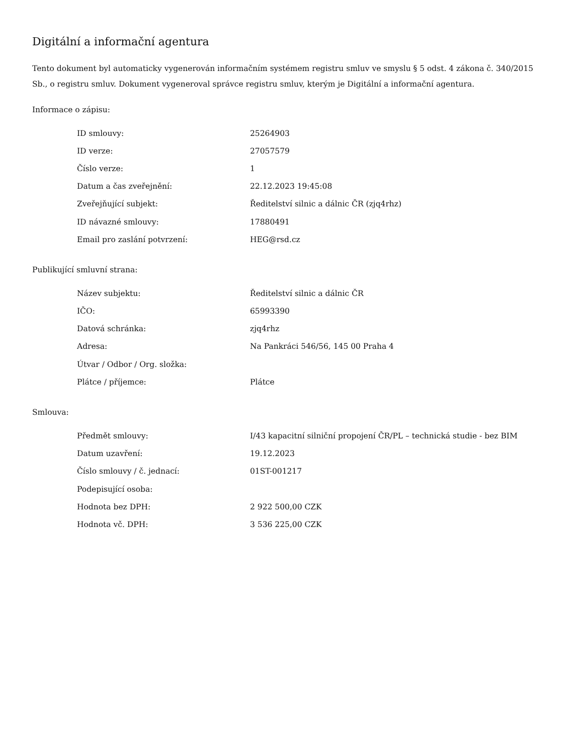Digitální a informační agentura
Tento dokument byl automaticky vygenerován informačním systémem registru smluv ve smyslu § 5 odst. 4 zákona č. 340/2015 Sb., o registru smluv. Dokument vygeneroval správce registru smluv, kterým je Digitální a informační agentura.
Informace o zápisu:
| ID smlouvy: | 25264903 |
| ID verze: | 27057579 |
| Číslo verze: | 1 |
| Datum a čas zveřejnění: | 22.12.2023 19:45:08 |
| Zveřejňující subjekt: | Ředitelství silnic a dálnic ČR (zjq4rhz) |
| ID návazné smlouvy: | 17880491 |
| Email pro zaslání potvrzení: | HEG@rsd.cz |
Publikující smluvní strana:
| Název subjektu: | Ředitelství silnic a dálnic ČR |
| IČO: | 65993390 |
| Datová schránka: | zjq4rhz |
| Adresa: | Na Pankráci 546/56, 145 00 Praha 4 |
| Útvar / Odbor / Org. složka: | |
| Plátce / příjemce: | Plátce |
Smlouva:
| Předmět smlouvy: | I/43 kapacitní silniční propojení ČR/PL – technická studie - bez BIM |
| Datum uzavření: | 19.12.2023 |
| Číslo smlouvy / č. jednací: | 01ST-001217 |
| Podepisující osoba: | |
| Hodnota bez DPH: | 2 922 500,00 CZK |
| Hodnota vč. DPH: | 3 536 225,00 CZK |